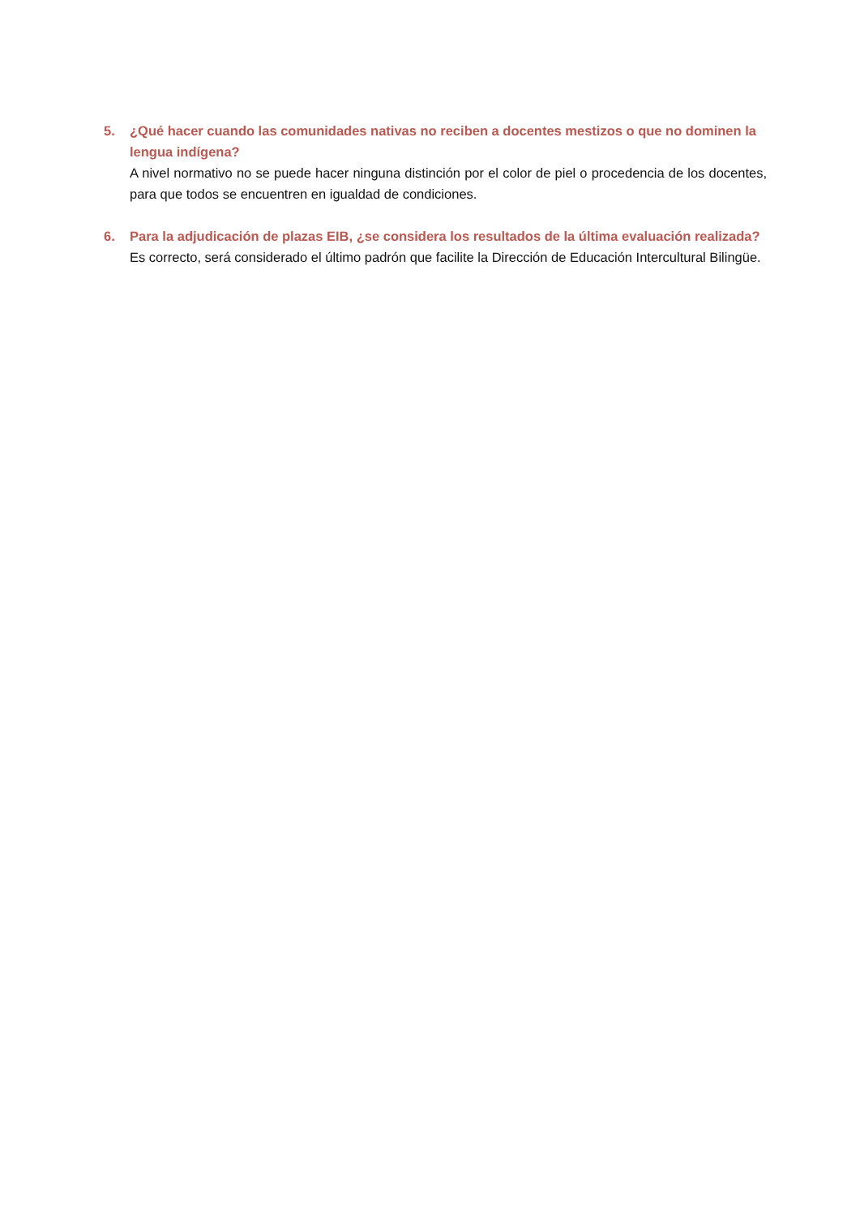5. ¿Qué hacer cuando las comunidades nativas no reciben a docentes mestizos o que no dominen la lengua indígena?
A nivel normativo no se puede hacer ninguna distinción por el color de piel o procedencia de los docentes, para que todos se encuentren en igualdad de condiciones.
6. Para la adjudicación de plazas EIB, ¿se considera los resultados de la última evaluación realizada?
Es correcto, será considerado el último padrón que facilite la Dirección de Educación Intercultural Bilingüe.